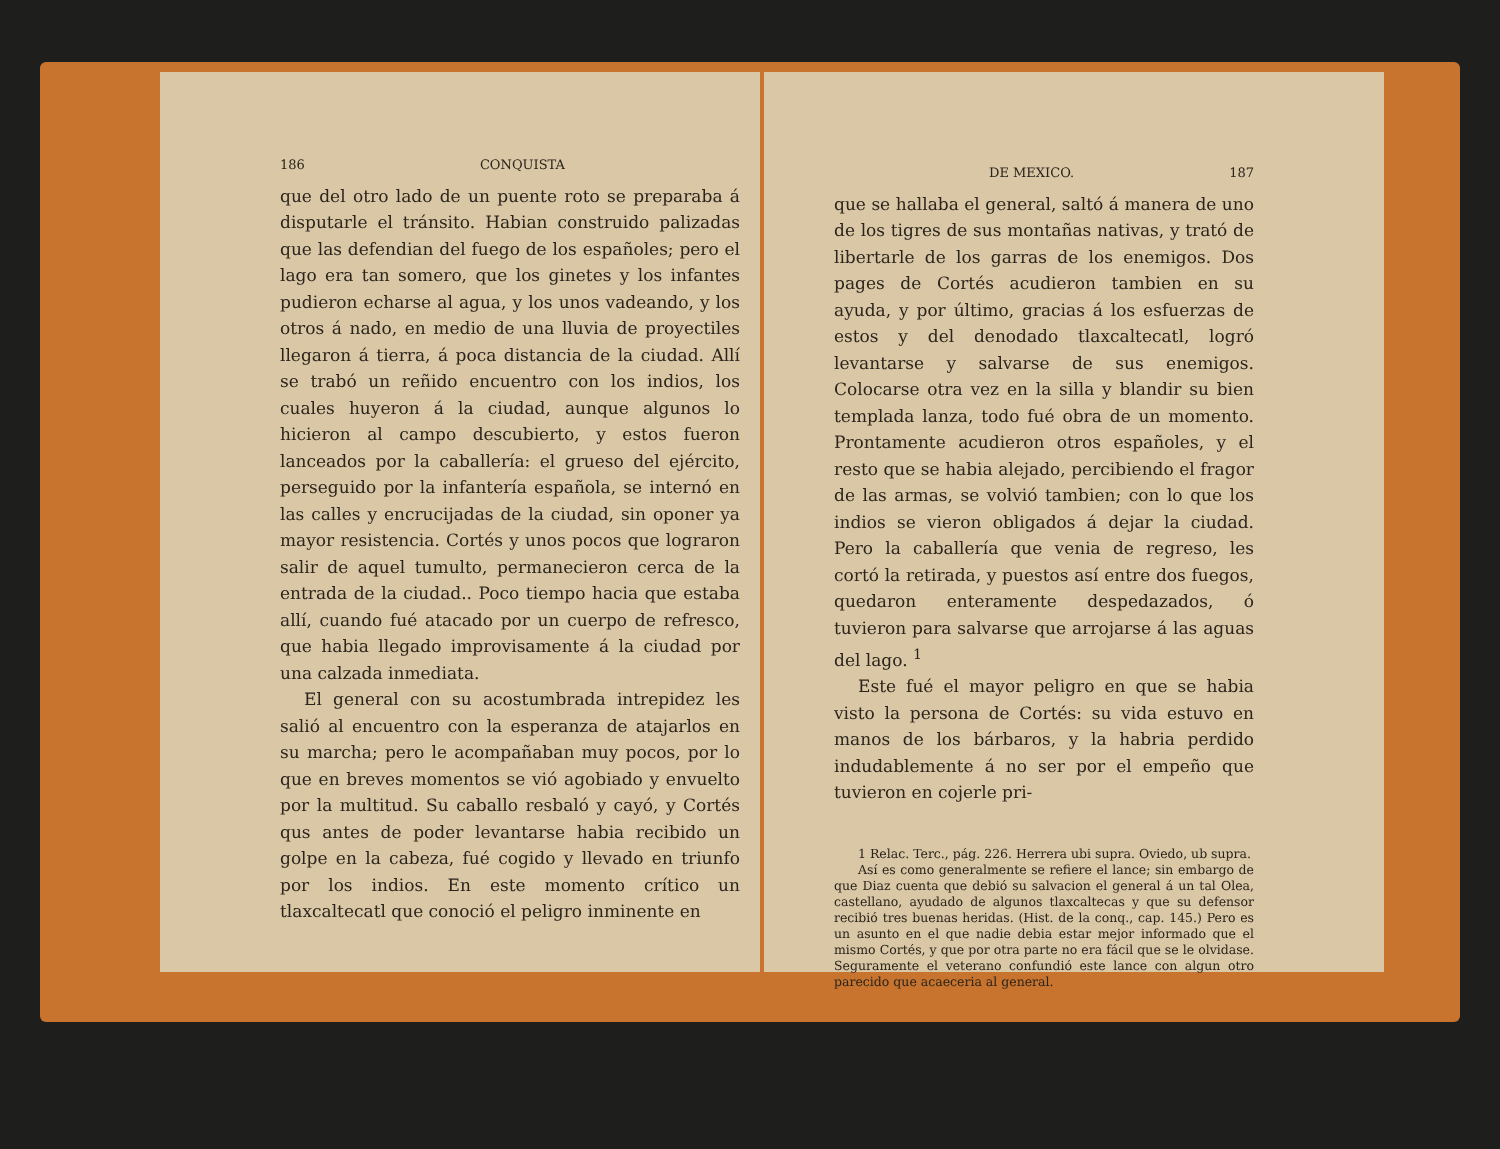186 CONQUISTA
que del otro lado de un puente roto se preparaba á disputarle el tránsito. Habian construido palizadas que las defendian del fuego de los españoles; pero el lago era tan somero, que los ginetes y los infantes pudieron echarse al agua, y los unos vadeando, y los otros á nado, en medio de una lluvia de proyectiles llegaron á tierra, á poca distancia de la ciudad. Allí se trabó un reñido encuentro con los indios, los cuales huyeron á la ciudad, aunque algunos lo hicieron al campo descubierto, y estos fueron lanceados por la caballería: el grueso del ejército, perseguido por la infantería española, se internó en las calles y encrucijadas de la ciudad, sin oponer ya mayor resistencia. Cortés y unos pocos que lograron salir de aquel tumulto, permanecieron cerca de la entrada de la ciudad.. Poco tiempo hacia que estaba allí, cuando fué atacado por un cuerpo de refresco, que habia llegado improvisamente á la ciudad por una calzada inmediata.
El general con su acostumbrada intrepidez les salió al encuentro con la esperanza de atajarlos en su marcha; pero le acompañaban muy pocos, por lo que en breves momentos se vió agobiado y envuelto por la multitud. Su caballo resbaló y cayó, y Cortés qus antes de poder levantarse habia recibido un golpe en la cabeza, fué cogido y llevado en triunfo por los indios. En este momento crítico un tlaxcaltecatl que conoció el peligro inminente en
DE MEXICO. 187
que se hallaba el general, saltó á manera de uno de los tigres de sus montañas nativas, y trató de libertarle de los garras de los enemigos. Dos pages de Cortés acudieron tambien en su ayuda, y por último, gracias á los esfuerzas de estos y del denodado tlaxcaltecatl, logró levantarse y salvarse de sus enemigos. Colocarse otra vez en la silla y blandir su bien templada lanza, todo fué obra de un momento. Prontamente acudieron otros españoles, y el resto que se habia alejado, percibiendo el fragor de las armas, se volvió tambien; con lo que los indios se vieron obligados á dejar la ciudad. Pero la caballería que venia de regreso, les cortó la retirada, y puestos así entre dos fuegos, quedaron enteramente despedazados, ó tuvieron para salvarse que arrojarse á las aguas del lago. <sup>1</sup>
Este fué el mayor peligro en que se habia visto la persona de Cortés: su vida estuvo en manos de los bárbaros, y la habria perdido indudablemente á no ser por el empeño que tuvieron en cojerle pri-
1 Relac. Terc., pág. 226. Herrera ubi supra. Oviedo, ub supra.
Así es como generalmente se refiere el lance; sin embargo de que Diaz cuenta que debió su salvacion el general á un tal Olea, castellano, ayudado de algunos tlaxcaltecas y que su defensor recibió tres buenas heridas. (Hist. de la conq., cap. 145.) Pero es un asunto en el que nadie debia estar mejor informado que el mismo Cortés, y que por otra parte no era fácil que se le olvidase. Seguramente el veterano confundió este lance con algun otro parecido que acaeceria al general.